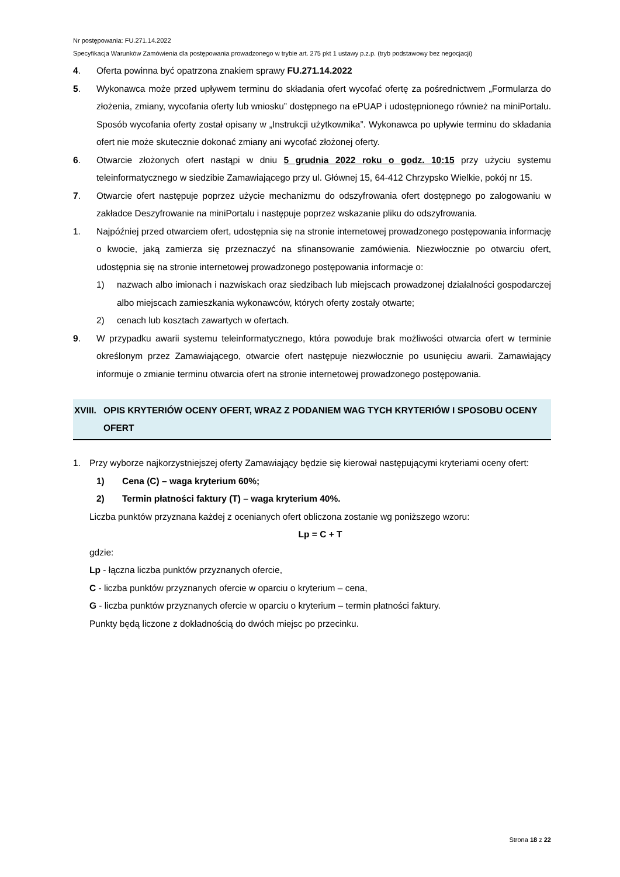Nr postępowania: FU.271.14.2022
Specyfikacja Warunków Zamówienia dla postępowania prowadzonego w trybie art. 275 pkt 1 ustawy p.z.p. (tryb podstawowy bez negocjacji)
4. Oferta powinna być opatrzona znakiem sprawy FU.271.14.2022
5. Wykonawca może przed upływem terminu do składania ofert wycofać ofertę za pośrednictwem „Formularza do złożenia, zmiany, wycofania oferty lub wniosku” dostępnego na ePUAP i udostępnionego również na miniPortalu. Sposób wycofania oferty został opisany w „Instrukcji użytkownika”. Wykonawca po upływie terminu do składania ofert nie może skutecznie dokonać zmiany ani wycofać złożonej oferty.
6. Otwarcie złożonych ofert nastąpi w dniu 5 grudnia 2022 roku o godz. 10:15 przy użyciu systemu teleinformatycznego w siedzibie Zamawiającego przy ul. Głównej 15, 64-412 Chrzypsko Wielkie, pokój nr 15.
7. Otwarcie ofert następuje poprzez użycie mechanizmu do odszyfrowania ofert dostępnego po zalogowaniu w zakładce Deszyfrowanie na miniPortalu i następuje poprzez wskazanie pliku do odszyfrowania.
1. Najpóźniej przed otwarciem ofert, udostępnia się na stronie internetowej prowadzonego postępowania informację o kwocie, jaką zamierza się przeznaczyć na sfinansowanie zamówienia. Niezwłocznie po otwarciu ofert, udostępnia się na stronie internetowej prowadzonego postępowania informacje o:
1) nazwach albo imionach i nazwiskach oraz siedzibach lub miejscach prowadzonej działalności gospodarczej albo miejscach zamieszkania wykonawców, których oferty zostały otwarte;
2) cenach lub kosztach zawartych w ofertach.
9. W przypadku awarii systemu teleinformatycznego, która powoduje brak możliwości otwarcia ofert w terminie określonym przez Zamawiającego, otwarcie ofert następuje niezwłocznie po usunięciu awarii. Zamawiający informuje o zmianie terminu otwarcia ofert na stronie internetowej prowadzonego postępowania.
XVIII. OPIS KRYTERIÓW OCENY OFERT, WRAZ Z PODANIEM WAG TYCH KRYTERIÓW I SPOSOBU OCENY OFERT
1. Przy wyborze najkorzystniejszej oferty Zamawiający będzie się kierował następującymi kryteriami oceny ofert:
1) Cena (C) – waga kryterium 60%;
2) Termin płatności faktury (T) – waga kryterium 40%.
Liczba punktów przyznana każdej z ocenianych ofert obliczona zostanie wg poniższego wzoru:
Lp = C + T
gdzie:
Lp - łączna liczba punktów przyznanych ofercie,
C - liczba punktów przyznanych ofercie w oparciu o kryterium – cena,
G - liczba punktów przyznanych ofercie w oparciu o kryterium – termin płatności faktury.
Punkty będą liczone z dokładnością do dwóch miejsc po przecinku.
Strona 18 z 22